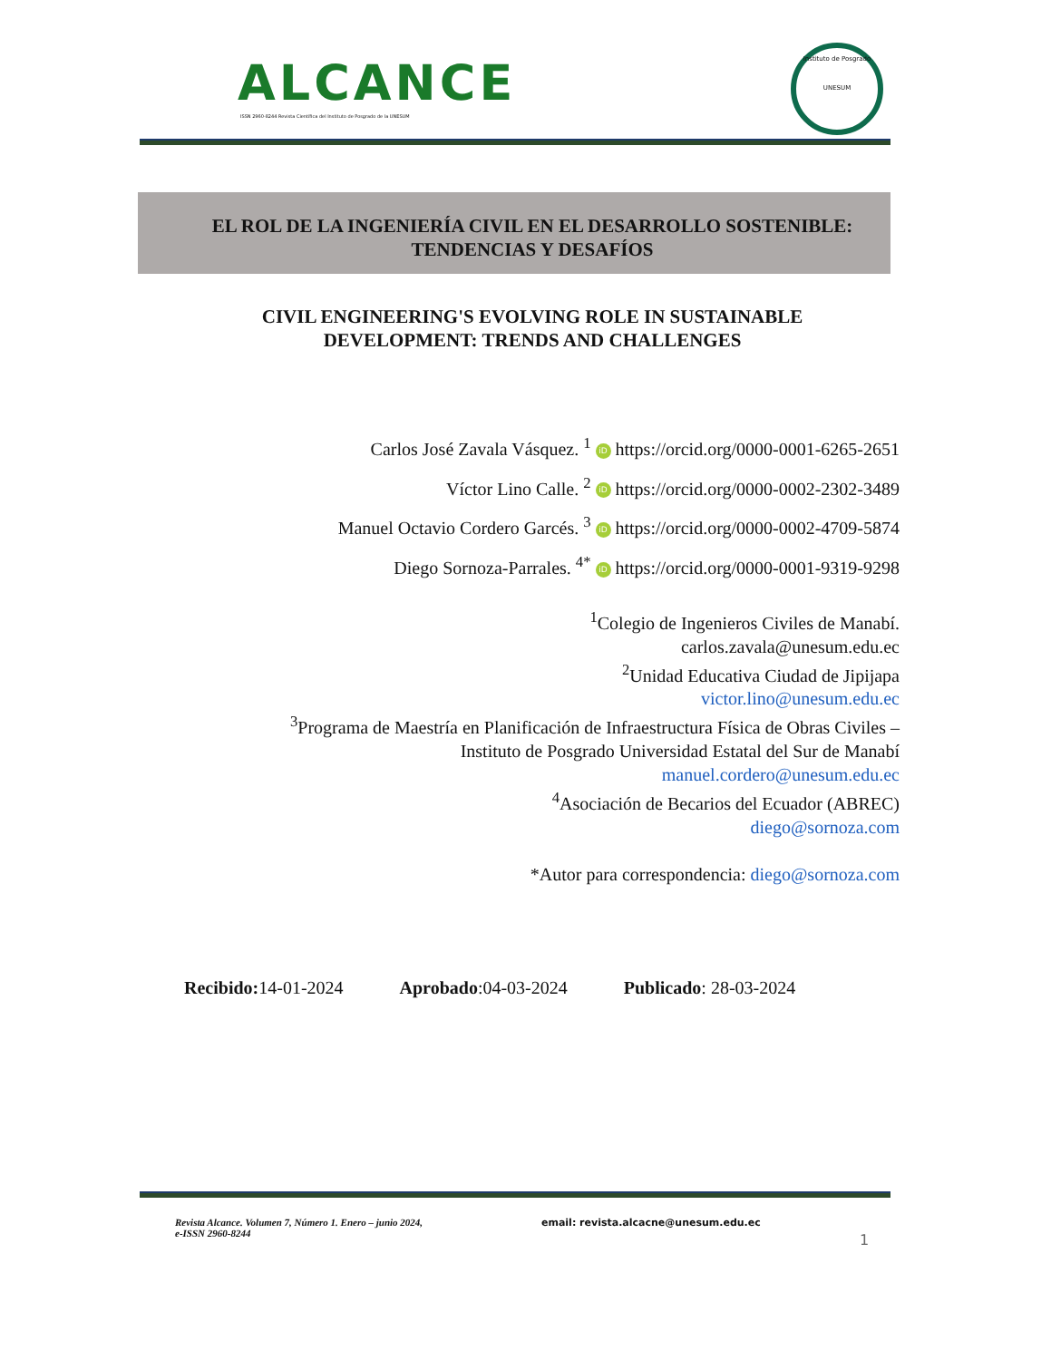ALCANCE
ISSN 2960-8244 Revista Científica del Instituto de Posgrado de la UNESUM
Instituto de Posgrado
UNESUM
EL ROL DE LA INGENIERÍA CIVIL EN EL DESARROLLO SOSTENIBLE:
TENDENCIAS Y DESAFÍOS
CIVIL ENGINEERING'S EVOLVING ROLE IN SUSTAINABLE
DEVELOPMENT: TRENDS AND CHALLENGES
Carlos José Zavala Vásquez. <sup>1</sup> iD https://orcid.org/0000-0001-6265-2651
Víctor Lino Calle. <sup>2</sup> iD https://orcid.org/0000-0002-2302-3489
Manuel Octavio Cordero Garcés. <sup>3</sup> iD https://orcid.org/0000-0002-4709-5874
Diego Sornoza-Parrales. <sup>4*</sup> iD https://orcid.org/0000-0001-9319-9298
<sup>1</sup> Colegio de Ingenieros Civiles de Manabí.
carlos.zavala@unesum.edu.ec
<sup>2</sup> Unidad Educativa Ciudad de Jipijapa
victor.lino@unesum.edu.ec
<sup>3</sup> Programa de Maestría en Planificación de Infraestructura Física de Obras Civiles –
Instituto de Posgrado Universidad Estatal del Sur de Manabí
manuel.cordero@unesum.edu.ec
<sup>4</sup> Asociación de Becarios del Ecuador (ABREC)
diego@sornoza.com
*Autor para correspondencia: diego@sornoza.com
Recibido: 14-01-2024 Aprobado:04-03-2024 Publicado: 28-03-2024
Revista Alcance. Volumen 7, Número 1. Enero – junio 2024,
e-ISSN 2960-8244
email: revista.alcacne@unesum.edu.ec
1